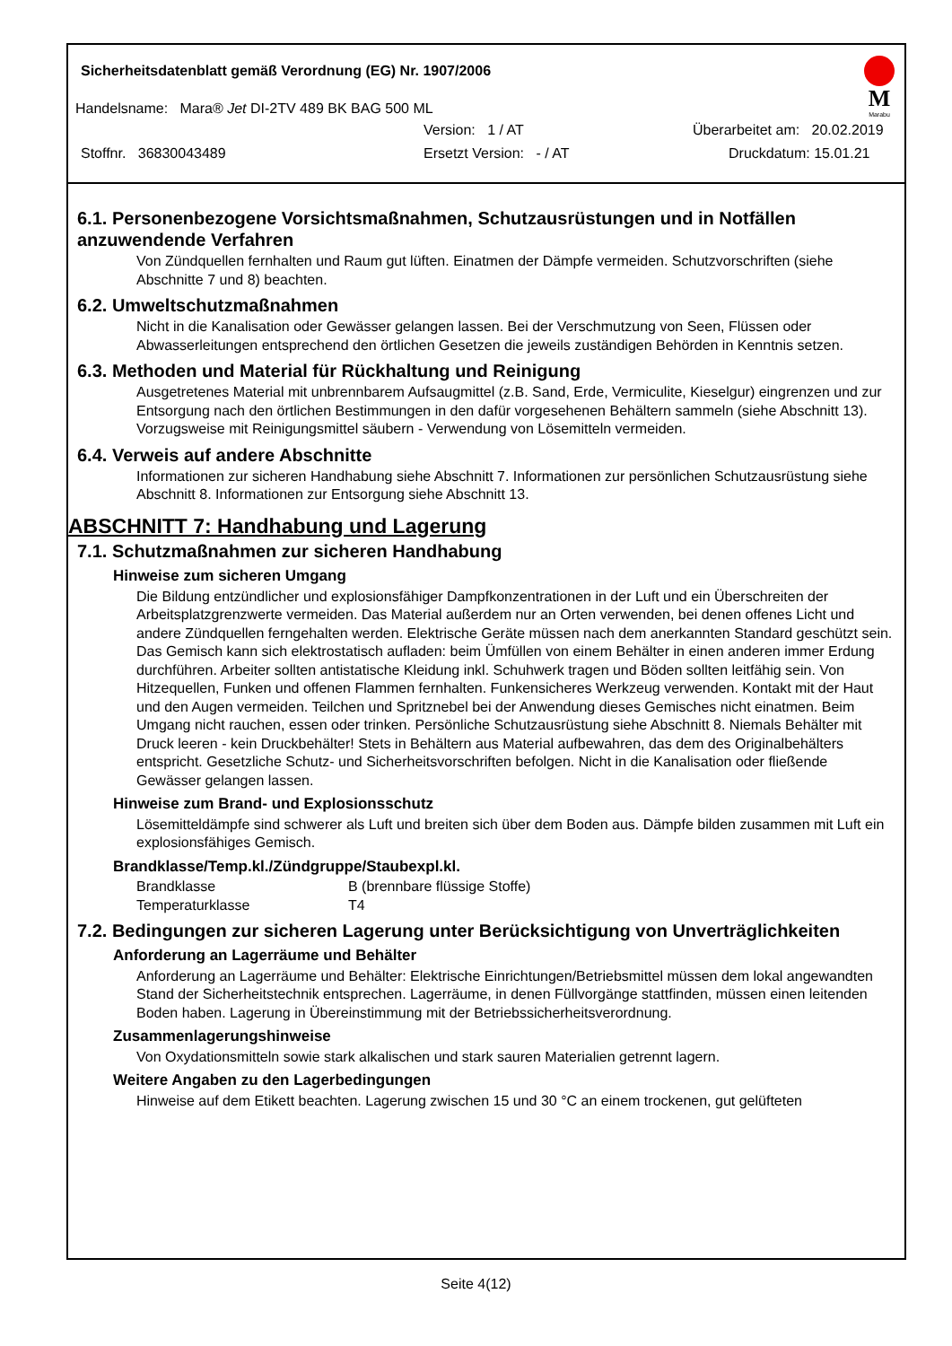Sicherheitsdatenblatt gemäß Verordnung (EG) Nr. 1907/2006
M
Marabu
Handelsname: Mara® Jet DI-2TV 489 BK BAG 500 ML
Version: 1 / AT Überarbeitet am: 20.02.2019
Stoffnr. 36830043489 Ersetzt Version: - / AT Druckdatum: 15.01.21
6.1. Personenbezogene Vorsichtsmaßnahmen, Schutzausrüstungen und in Notfällen anzuwendende Verfahren
Von Zündquellen fernhalten und Raum gut lüften. Einatmen der Dämpfe vermeiden. Schutzvorschriften (siehe Abschnitte 7 und 8) beachten.
6.2. Umweltschutzmaßnahmen
Nicht in die Kanalisation oder Gewässer gelangen lassen. Bei der Verschmutzung von Seen, Flüssen oder Abwasserleitungen entsprechend den örtlichen Gesetzen die jeweils zuständigen Behörden in Kenntnis setzen.
6.3. Methoden und Material für Rückhaltung und Reinigung
Ausgetretenes Material mit unbrennbarem Aufsaugmittel (z.B. Sand, Erde, Vermiculite, Kieselgur) eingrenzen und zur Entsorgung nach den örtlichen Bestimmungen in den dafür vorgesehenen Behältern sammeln (siehe Abschnitt 13). Vorzugsweise mit Reinigungsmittel säubern - Verwendung von Lösemitteln vermeiden.
6.4. Verweis auf andere Abschnitte
Informationen zur sicheren Handhabung siehe Abschnitt 7. Informationen zur persönlichen Schutzausrüstung siehe Abschnitt 8. Informationen zur Entsorgung siehe Abschnitt 13.
ABSCHNITT 7: Handhabung und Lagerung
7.1. Schutzmaßnahmen zur sicheren Handhabung
Hinweise zum sicheren Umgang
Die Bildung entzündlicher und explosionsfähiger Dampfkonzentrationen in der Luft und ein Überschreiten der Arbeitsplatzgrenzwerte vermeiden. Das Material außerdem nur an Orten verwenden, bei denen offenes Licht und andere Zündquellen ferngehalten werden. Elektrische Geräte müssen nach dem anerkannten Standard geschützt sein. Das Gemisch kann sich elektrostatisch aufladen: beim Ümfüllen von einem Behälter in einen anderen immer Erdung durchführen. Arbeiter sollten antistatische Kleidung inkl. Schuhwerk tragen und Böden sollten leitfähig sein. Von Hitzequellen, Funken und offenen Flammen fernhalten. Funkensicheres Werkzeug verwenden. Kontakt mit der Haut und den Augen vermeiden. Teilchen und Spritznebel bei der Anwendung dieses Gemisches nicht einatmen. Beim Umgang nicht rauchen, essen oder trinken. Persönliche Schutzausrüstung siehe Abschnitt 8. Niemals Behälter mit Druck leeren - kein Druckbehälter! Stets in Behältern aus Material aufbewahren, das dem des Originalbehälters entspricht. Gesetzliche Schutz- und Sicherheitsvorschriften befolgen. Nicht in die Kanalisation oder fließende Gewässer gelangen lassen.
Hinweise zum Brand- und Explosionsschutz
Lösemitteldämpfe sind schwerer als Luft und breiten sich über dem Boden aus. Dämpfe bilden zusammen mit Luft ein explosionsfähiges Gemisch.
Brandklasse/Temp.kl./Zündgruppe/Staubexpl.kl.
| Brandklasse | B (brennbare flüssige Stoffe) |
| Temperaturklasse | T4 |
7.2. Bedingungen zur sicheren Lagerung unter Berücksichtigung von Unverträglichkeiten
Anforderung an Lagerräume und Behälter
Anforderung an Lagerräume und Behälter: Elektrische Einrichtungen/Betriebsmittel müssen dem lokal angewandten Stand der Sicherheitstechnik entsprechen. Lagerräume, in denen Füllvorgänge stattfinden, müssen einen leitenden Boden haben. Lagerung in Übereinstimmung mit der Betriebssicherheitsverordnung.
Zusammenlagerungshinweise
Von Oxydationsmitteln sowie stark alkalischen und stark sauren Materialien getrennt lagern.
Weitere Angaben zu den Lagerbedingungen
Hinweise auf dem Etikett beachten. Lagerung zwischen 15 und 30 °C an einem trockenen, gut gelüfteten
Seite 4(12)